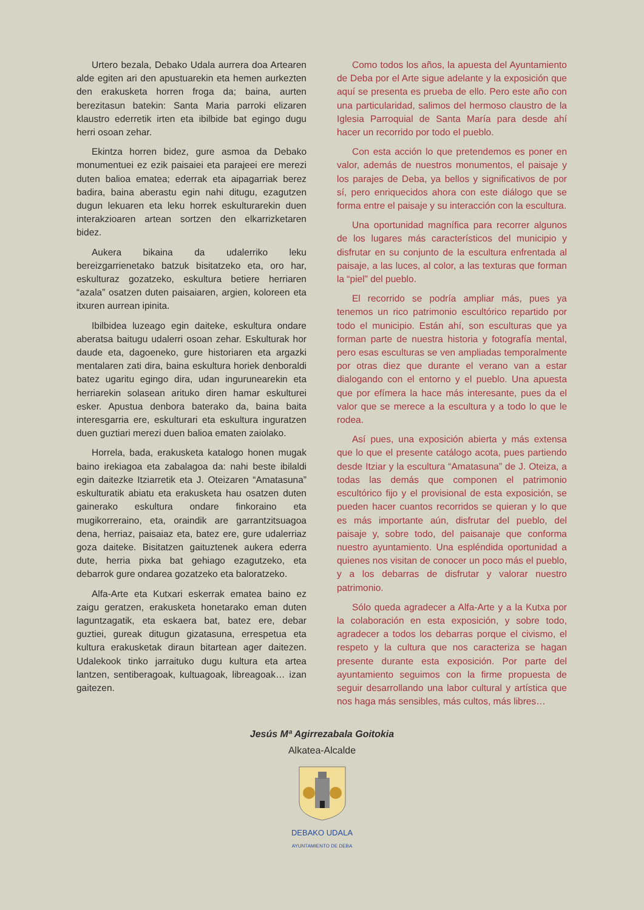Urtero bezala, Debako Udala aurrera doa Artearen alde egiten ari den apustuarekin eta hemen aurkezten den erakusketa horren froga da; baina, aurten berezitasun batekin: Santa Maria parroki elizaren klaustro ederretik irten eta ibilbide bat egingo dugu herri osoan zehar.
Ekintza horren bidez, gure asmoa da Debako monumentuei ez ezik paisaiei eta parajeei ere merezi duten balioa ematea; ederrak eta aipagarriak berez badira, baina aberastu egin nahi ditugu, ezagutzen dugun lekuaren eta leku horrek eskulturarekin duen interakzioaren artean sortzen den elkarrizketaren bidez.
Aukera bikaina da udalerriko leku bereizgarrienetako batzuk bisitatzeko eta, oro har, eskulturaz gozatzeko, eskultura betiere herriaren “azala” osatzen duten paisaiaren, argien, koloreen eta itxuren aurrean ipinita.
Ibilbidea luzeago egin daiteke, eskultura ondare aberatsa baitugu udalerri osoan zehar. Eskulturak hor daude eta, dagoeneko, gure historiaren eta argazki mentalaren zati dira, baina eskultura horiek denboraldi batez ugaritu egingo dira, udan ingurunearekin eta herriarekin solasean arituko diren hamar eskulturei esker. Apustua denbora baterako da, baina baita interesgarria ere, eskulturari eta eskultura inguratzen duen guztiari merezi duen balioa ematen zaiolako.
Horrela, bada, erakusketa katalogo honen mugak baino irekiagoa eta zabalagoa da: nahi beste ibilaldi egin daitezke Itziarretik eta J. Oteizaren “Amatasuna” eskulturatik abiatu eta erakusketa hau osatzen duten gainerako eskultura ondare finkoraino eta mugikorreraino, eta, oraindik are garrantzitsuagoa dena, herriaz, paisaiaz eta, batez ere, gure udalerriaz goza daiteke. Bisitatzen gaituztenek aukera ederra dute, herria pixka bat gehiago ezagutzeko, eta debarrok gure ondarea gozatzeko eta baloratzeko.
Alfa-Arte eta Kutxari eskerrak ematea baino ez zaigu geratzen, erakusketa honetarako eman duten laguntzagatik, eta eskaera bat, batez ere, debar guztiei, gureak ditugun gizatasuna, errespetua eta kultura erakusketak diraun bitartean ager daitezen. Udalekook tinko jarraituko dugu kultura eta artea lantzen, sentiberagoak, kultuagoak, libreagoak… izan gaitezen.
Como todos los años, la apuesta del Ayuntamiento de Deba por el Arte sigue adelante y la exposición que aquí se presenta es prueba de ello. Pero este año con una particularidad, salimos del hermoso claustro de la Iglesia Parroquial de Santa María para desde ahí hacer un recorrido por todo el pueblo.
Con esta acción lo que pretendemos es poner en valor, además de nuestros monumentos, el paisaje y los parajes de Deba, ya bellos y significativos de por sí, pero enriquecidos ahora con este diálogo que se forma entre el paisaje y su interacción con la escultura.
Una oportunidad magnífica para recorrer algunos de los lugares más característicos del municipio y disfrutar en su conjunto de la escultura enfrentada al paisaje, a las luces, al color, a las texturas que forman la “piel” del pueblo.
El recorrido se podría ampliar más, pues ya tenemos un rico patrimonio escultórico repartido por todo el municipio. Están ahí, son esculturas que ya forman parte de nuestra historia y fotografía mental, pero esas esculturas se ven ampliadas temporalmente por otras diez que durante el verano van a estar dialogando con el entorno y el pueblo. Una apuesta que por efímera la hace más interesante, pues da el valor que se merece a la escultura y a todo lo que le rodea.
Así pues, una exposición abierta y más extensa que lo que el presente catálogo acota, pues partiendo desde Itziar y la escultura “Amatasuna” de J. Oteiza, a todas las demás que componen el patrimonio escultórico fijo y el provisional de esta exposición, se pueden hacer cuantos recorridos se quieran y lo que es más importante aún, disfrutar del pueblo, del paisaje y, sobre todo, del paisanaje que conforma nuestro ayuntamiento. Una espléndida oportunidad a quienes nos visitan de conocer un poco más el pueblo, y a los debarras de disfrutar y valorar nuestro patrimonio.
Sólo queda agradecer a Alfa-Arte y a la Kutxa por la colaboración en esta exposición, y sobre todo, agradecer a todos los debarras porque el civismo, el respeto y la cultura que nos caracteriza se hagan presente durante esta exposición. Por parte del ayuntamiento seguimos con la firme propuesta de seguir desarrollando una labor cultural y artística que nos haga más sensibles, más cultos, más libres…
Jesús Mª Agirrezabala Goitokia
Alkatea-Alcalde
DEBAKO UDALA
AYUNTAMIENTO DE DEBA